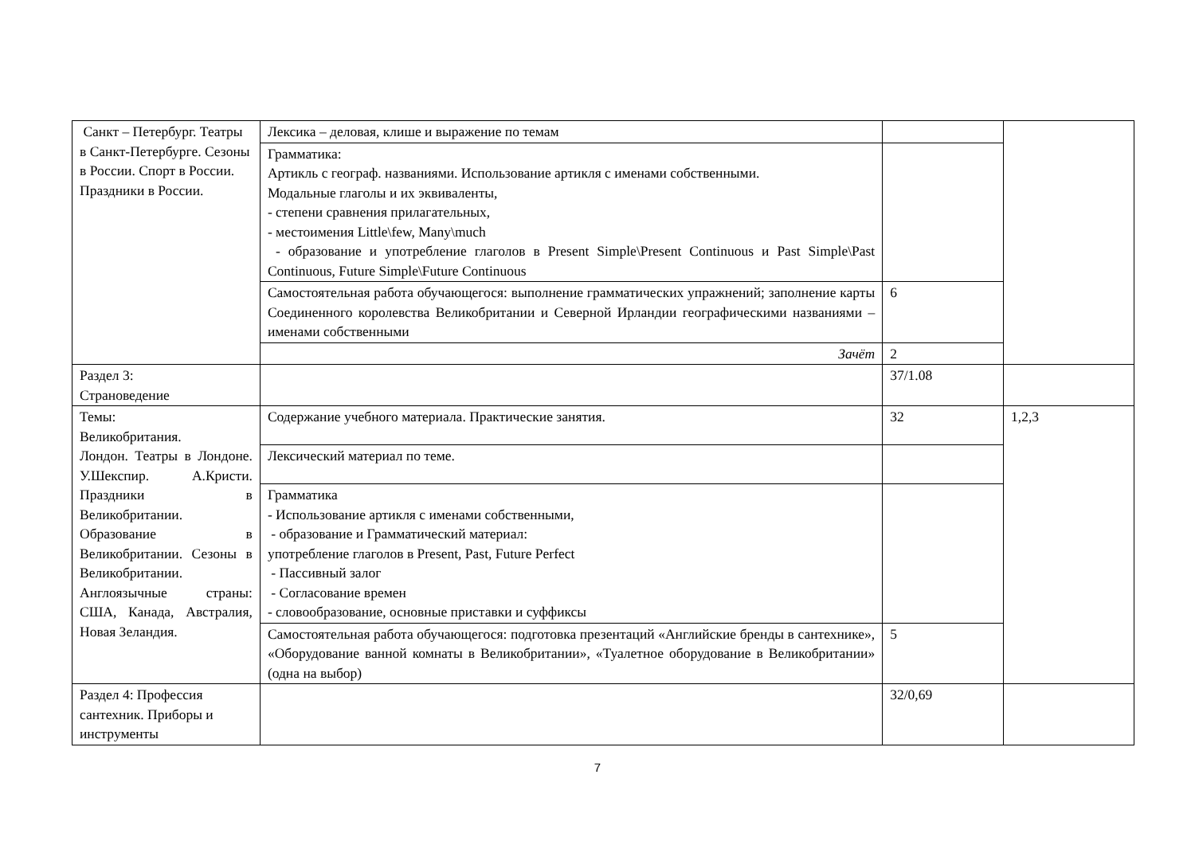| Санкт – Петербург. Театры в Санкт-Петербурге. Сезоны в России. Спорт в России. Праздники в России. | Лексика – деловая, клише и выражение по темам | | |
| | Грамматика: Артикль с географ. названиями. Использование артикля с именами собственными. Модальные глаголы и их эквиваленты, - степени сравнения прилагательных, - местоимения Little\few, Many\much - образование и употребление глаголов в Present Simple\Present Continuous и Past Simple\Past Continuous, Future Simple\Future Continuous | | |
| | Самостоятельная работа обучающегося: выполнение грамматических упражнений; заполнение карты Соединенного королевства Великобритании и Северной Ирландии географическими названиями – именами собственными | 6 | |
| | Зачёт | 2 | |
| Раздел 3: Страноведение | | 37/1.08 | |
| Темы: Великобритания. Лондон. Театры в Лондоне. У.Шекспир. А.Кристи. Праздники в Великобритании. Образование в Великобритании. Сезоны в Великобритании. Англоязычные страны: США, Канада, Австралия, Новая Зеландия. | Содержание учебного материала. Практические занятия. | 32 | 1,2,3 |
| | Лексический материал по теме. | | |
| | Грамматика - Использование артикля с именами собственными, - образование и Грамматический материал: употребление глаголов в Present, Past, Future Perfect - Пассивный залог - Согласование времен - словообразование, основные приставки и суффиксы | | |
| | Самостоятельная работа обучающегося: подготовка презентаций «Английские бренды в сантехнике», «Оборудование ванной комнаты в Великобритании», «Туалетное оборудование в Великобритании» (одна на выбор) | 5 | |
| Раздел 4: Профессия сантехник. Приборы и инструменты | | 32/0,69 | |
7